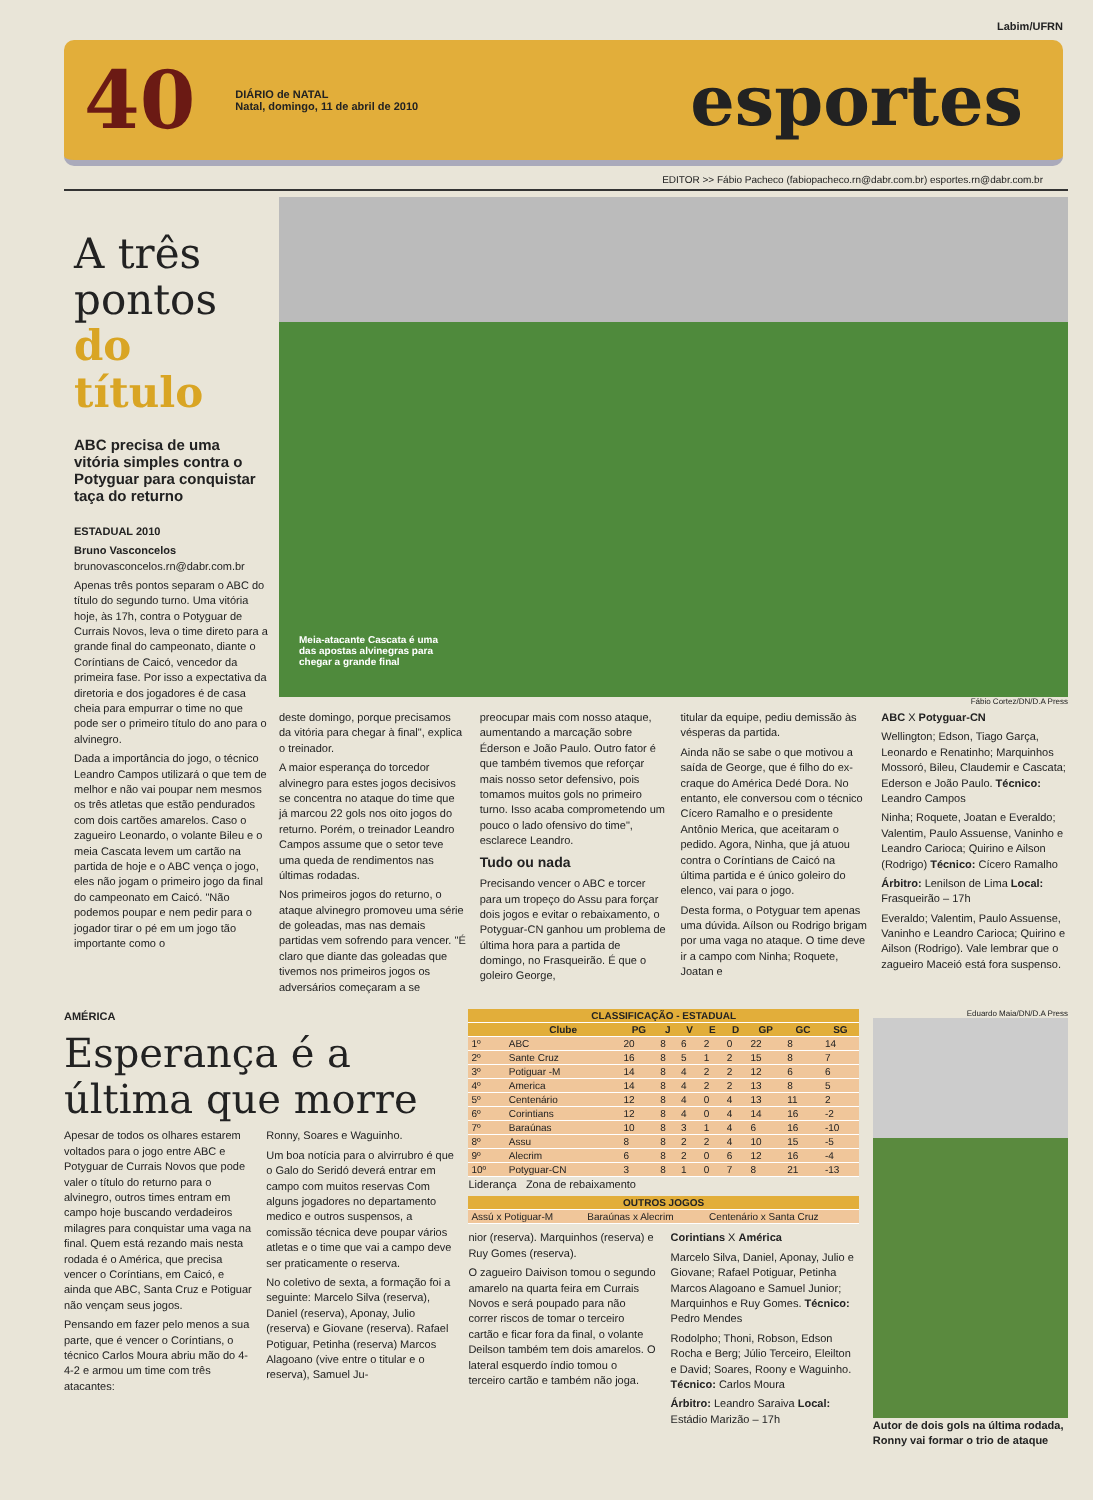Labim/UFRN
40
DIÁRIO de NATAL
Natal, domingo, 11 de abril de 2010
esportes
EDITOR >> Fábio Pacheco (fabiopacheco.rn@dabr.com.br) esportes.rn@dabr.com.br
A três pontos do título
ABC precisa de uma vitória simples contra o Potyguar para conquistar taça do returno
ESTADUAL 2010
Bruno Vasconcelos
brunovasconcelos.rn@dabr.com.br
Apenas três pontos separam o ABC do título do segundo turno. Uma vitória hoje, às 17h, contra o Potyguar de Currais Novos, leva o time direto para a grande final do campeonato, diante o Coríntians de Caicó, vencedor da primeira fase. Por isso a expectativa da diretoria e dos jogadores é de casa cheia para empurrar o time no que pode ser o primeiro título do ano para o alvinegro.
Dada a importância do jogo, o técnico Leandro Campos utilizará o que tem de melhor e não vai poupar nem mesmos os três atletas que estão pendurados com dois cartões amarelos. Caso o zagueiro Leonardo, o volante Bileu e o meia Cascata levem um cartão na partida de hoje e o ABC vença o jogo, eles não jogam o primeiro jogo da final do campeonato em Caicó. "Não podemos poupar e nem pedir para o jogador tirar o pé em um jogo tão importante como o
Meia-atacante Cascata é uma das apostas alvinegras para chegar a grande final
Fábio Cortez/DN/D.A Press
deste domingo, porque precisamos da vitória para chegar à final", explica o treinador.
A maior esperança do torcedor alvinegro para estes jogos decisivos se concentra no ataque do time que já marcou 22 gols nos oito jogos do returno. Porém, o treinador Leandro Campos assume que o setor teve uma queda de rendimentos nas últimas rodadas.
Nos primeiros jogos do returno, o ataque alvinegro promoveu uma série de goleadas, mas nas demais partidas vem sofrendo para vencer. "É claro que diante das goleadas que tivemos nos primeiros jogos os adversários começaram a se
preocupar mais com nosso ataque, aumentando a marcação sobre Éderson e João Paulo. Outro fator é que também tivemos que reforçar mais nosso setor defensivo, pois tomamos muitos gols no primeiro turno. Isso acaba comprometendo um pouco o lado ofensivo do time", esclarece Leandro.
Tudo ou nada
Precisando vencer o ABC e torcer para um tropeço do Assu para forçar dois jogos e evitar o rebaixamento, o Potyguar-CN ganhou um problema de última hora para a partida de domingo, no Frasqueirão. É que o goleiro George,
titular da equipe, pediu demissão às vésperas da partida.
Ainda não se sabe o que motivou a saída de George, que é filho do ex-craque do América Dedé Dora. No entanto, ele conversou com o técnico Cícero Ramalho e o presidente Antônio Merica, que aceitaram o pedido. Agora, Ninha, que já atuou contra o Coríntians de Caicó na última partida e é único goleiro do elenco, vai para o jogo.
Desta forma, o Potyguar tem apenas uma dúvida. Aílson ou Rodrigo brigam por uma vaga no ataque. O time deve ir a campo com Ninha; Roquete, Joatan e
ABC X Potyguar-CN
Wellington; Edson, Tiago Garça, Leonardo e Renatinho; Marquinhos Mossoró, Bileu, Claudemir e Cascata; Ederson e João Paulo. Técnico: Leandro Campos
Ninha; Roquete, Joatan e Everaldo; Valentim, Paulo Assuense, Vaninho e Leandro Carioca; Quirino e Ailson (Rodrigo) Técnico: Cícero Ramalho
Árbitro: Lenilson de Lima Local: Frasqueirão – 17h
Everaldo; Valentim, Paulo Assuense, Vaninho e Leandro Carioca; Quirino e Ailson (Rodrigo). Vale lembrar que o zagueiro Maceió está fora suspenso.
AMÉRICA
Esperança é a última que morre
Apesar de todos os olhares estarem voltados para o jogo entre ABC e Potyguar de Currais Novos que pode valer o título do returno para o alvinegro, outros times entram em campo hoje buscando verdadeiros milagres para conquistar uma vaga na final. Quem está rezando mais nesta rodada é o América, que precisa vencer o Coríntians, em Caicó, e ainda que ABC, Santa Cruz e Potiguar não vençam seus jogos.
Pensando em fazer pelo menos a sua parte, que é vencer o Coríntians, o técnico Carlos Moura abriu mão do 4-4-2 e armou um time com três atacantes:
Ronny, Soares e Waguinho.
Um boa notícia para o alvirrubro é que o Galo do Seridó deverá entrar em campo com muitos reservas Com alguns jogadores no departamento medico e outros suspensos, a comissão técnica deve poupar vários atletas e o time que vai a campo deve ser praticamente o reserva.
No coletivo de sexta, a formação foi a seguinte: Marcelo Silva (reserva), Daniel (reserva), Aponay, Julio (reserva) e Giovane (reserva). Rafael Potiguar, Petinha (reserva) Marcos Alagoano (vive entre o titular e o reserva), Samuel Ju-
| CLASSIFICAÇÃO - ESTADUAL | | | | | | | | | |
| --- | --- | --- | --- | --- | --- | --- | --- | --- | --- |
| | Clube | PG | J | V | E | D | GP | GC | SG |
| 1º | ABC | 20 | 8 | 6 | 2 | 0 | 22 | 8 | 14 |
| 2º | Sante Cruz | 16 | 8 | 5 | 1 | 2 | 15 | 8 | 7 |
| 3º | Potiguar -M | 14 | 8 | 4 | 2 | 2 | 12 | 6 | 6 |
| 4º | America | 14 | 8 | 4 | 2 | 2 | 13 | 8 | 5 |
| 5º | Centenário | 12 | 8 | 4 | 0 | 4 | 13 | 11 | 2 |
| 6º | Corintians | 12 | 8 | 4 | 0 | 4 | 14 | 16 | -2 |
| 7º | Baraúnas | 10 | 8 | 3 | 1 | 4 | 6 | 16 | -10 |
| 8º | Assu | 8 | 8 | 2 | 2 | 4 | 10 | 15 | -5 |
| 9º | Alecrim | 6 | 8 | 2 | 0 | 6 | 12 | 16 | -4 |
| 10º | Potyguar-CN | 3 | 8 | 1 | 0 | 7 | 8 | 21 | -13 |
Liderança Zona de rebaixamento
| OUTROS JOGOS | | |
| --- | --- | --- |
| Assú x Potiguar-M | Baraúnas x Alecrim | Centenário x Santa Cruz |
nior (reserva). Marquinhos (reserva) e Ruy Gomes (reserva).
O zagueiro Daivison tomou o segundo amarelo na quarta feira em Currais Novos e será poupado para não correr riscos de tomar o terceiro cartão e ficar fora da final, o volante Deilson também tem dois amarelos. O lateral esquerdo índio tomou o terceiro cartão e também não joga.
Corintians X América
Marcelo Silva, Daniel, Aponay, Julio e Giovane; Rafael Potiguar, Petinha Marcos Alagoano e Samuel Junior; Marquinhos e Ruy Gomes. Técnico: Pedro Mendes
Rodolpho; Thoni, Robson, Edson Rocha e Berg; Júlio Terceiro, Eleilton e David; Soares, Roony e Waguinho. Técnico: Carlos Moura
Árbitro: Leandro Saraiva Local: Estádio Marizão – 17h
Eduardo Maia/DN/D.A Press
Autor de dois gols na última rodada, Ronny vai formar o trio de ataque